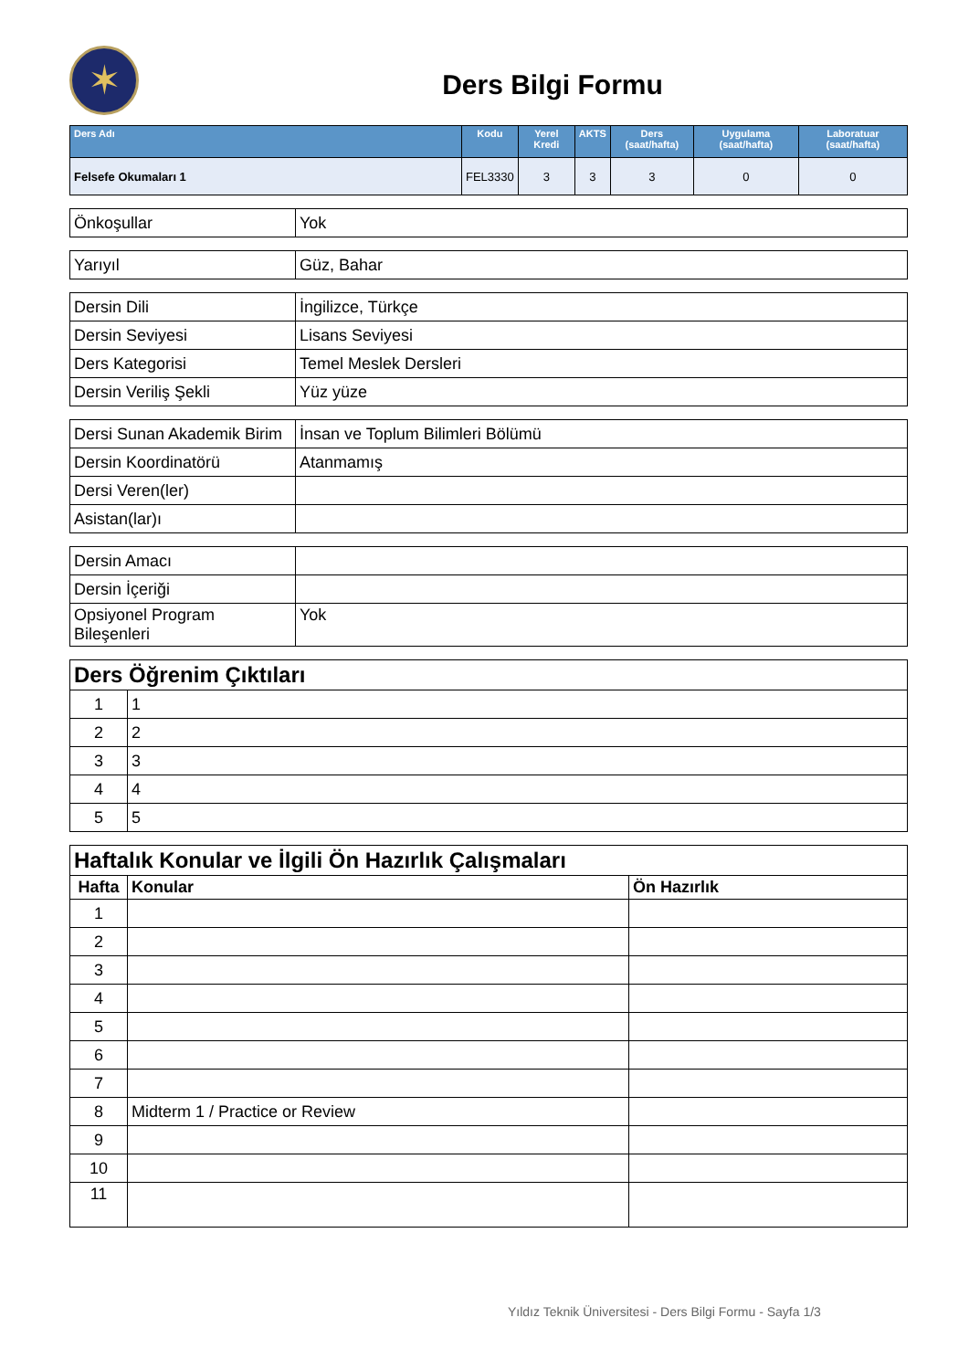✶
Ders Bilgi Formu
| Ders Adı | Kodu | Yerel Kredi | AKTS | Ders (saat/hafta) | Uygulama (saat/hafta) | Laboratuar (saat/hafta) |
| --- | --- | --- | --- | --- | --- | --- |
| Felsefe Okumaları 1 | FEL3330 | 3 | 3 | 3 | 0 | 0 |
| Önkoşullar | Yok |
| Yarıyıl | Güz, Bahar |
| Dersin Dili | İngilizce, Türkçe |
| Dersin Seviyesi | Lisans Seviyesi |
| Ders Kategorisi | Temel Meslek Dersleri |
| Dersin Veriliş Şekli | Yüz yüze |
| Dersi Sunan Akademik Birim | İnsan ve Toplum Bilimleri Bölümü |
| Dersin Koordinatörü | Atanmamış |
| Dersi Veren(ler) | |
| Asistan(lar)ı | |
| Dersin Amacı | |
| Dersin İçeriği | |
| Opsiyonel Program Bileşenleri | Yok |
| Ders Öğrenim Çıktıları | |
| 1 | 1 |
| 2 | 2 |
| 3 | 3 |
| 4 | 4 |
| 5 | 5 |
| Haftalık Konular ve İlgili Ön Hazırlık Çalışmaları | | |
| Hafta | Konular | Ön Hazırlık |
| 1 | | |
| 2 | | |
| 3 | | |
| 4 | | |
| 5 | | |
| 6 | | |
| 7 | | |
| 8 | Midterm 1 / Practice or Review | |
| 9 | | |
| 10 | | |
| 11 | | |
Yıldız Teknik Üniversitesi - Ders Bilgi Formu - Sayfa 1/3